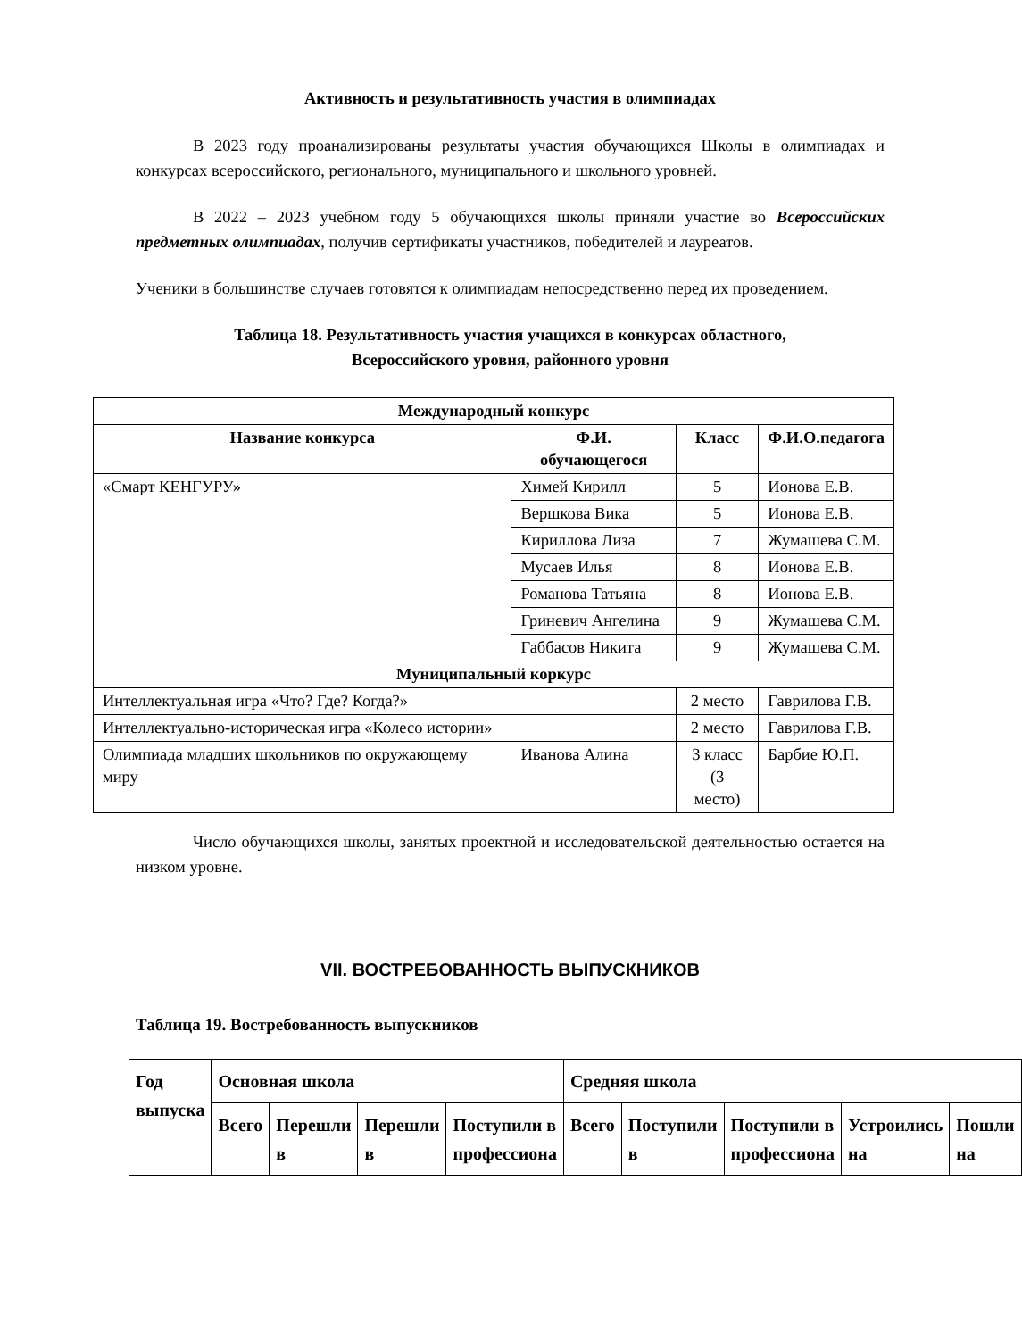Активность и результативность участия в олимпиадах
В 2023 году проанализированы результаты участия обучающихся Школы в олимпиадах и конкурсах всероссийского, регионального, муниципального и школьного уровней.
В 2022 – 2023 учебном году 5 обучающихся школы приняли участие во Всероссийских предметных олимпиадах, получив сертификаты участников, победителей и лауреатов.
Ученики в большинстве случаев готовятся к олимпиадам непосредственно перед их проведением.
Таблица 18. Результативность участия учащихся в конкурсах областного,
Всероссийского уровня, районного уровня
| Международный конкурс | | | |
| --- | --- | --- | --- |
| Название конкурса | Ф.И. обучающегося | Класс | Ф.И.О.педагога |
| «Смарт КЕНГУРУ» | Химей Кирилл | 5 | Ионова Е.В. |
| | Вершкова Вика | 5 | Ионова Е.В. |
| | Кириллова Лиза | 7 | Жумашева С.М. |
| | Мусаев Илья | 8 | Ионова Е.В. |
| | Романова Татьяна | 8 | Ионова Е.В. |
| | Гриневич Ангелина | 9 | Жумашева С.М. |
| | Габбасов Никита | 9 | Жумашева С.М. |
| Муниципальный коркурс | | | |
| Интеллектуальная игра «Что? Где? Когда?» | | 2 место | Гаврилова Г.В. |
| Интеллектуально-историческая игра «Колесо истории» | | 2 место | Гаврилова Г.В. |
| Олимпиада младших школьников по окружающему миру | Иванова Алина | 3 класс (3 место) | Барбие Ю.П. |
Число обучающихся школы, занятых проектной и исследовательской деятельностью остается на низком уровне.
VII. ВОСТРЕБОВАННОСТЬ ВЫПУСКНИКОВ
Таблица 19. Востребованность выпускников
| Год выпуска | Основная школа | | | | Средняя школа | | | | |
| | Всего | Перешли в | Перешли в | Поступили в профессиона | Всего | Поступили в | Поступили в профессиона | Устроились на | Пошли на |